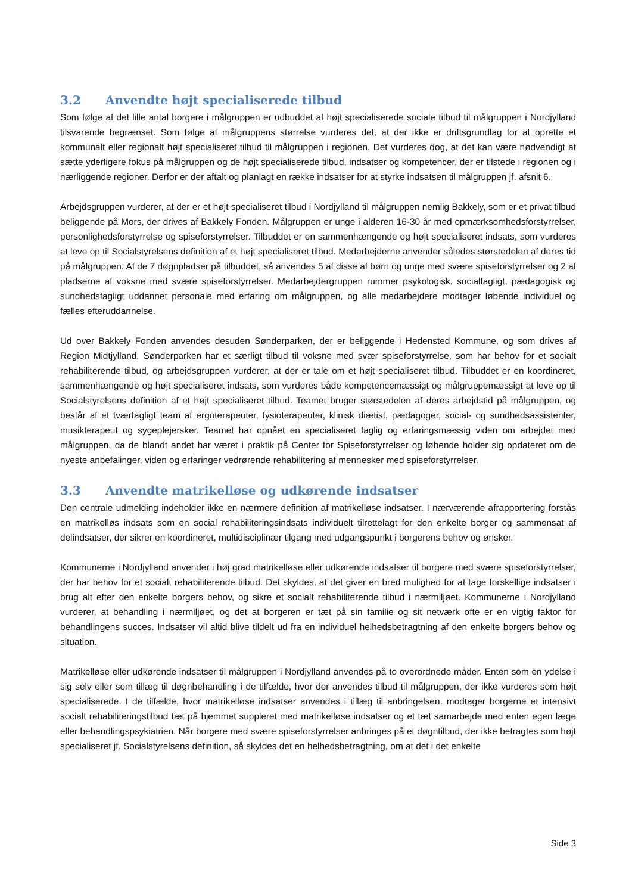3.2 Anvendte højt specialiserede tilbud
Som følge af det lille antal borgere i målgruppen er udbuddet af højt specialiserede sociale tilbud til målgruppen i Nordjylland tilsvarende begrænset. Som følge af målgruppens størrelse vurderes det, at der ikke er driftsgrundlag for at oprette et kommunalt eller regionalt højt specialiseret tilbud til målgruppen i regionen. Det vurderes dog, at det kan være nødvendigt at sætte yderligere fokus på målgruppen og de højt specialiserede tilbud, indsatser og kompetencer, der er tilstede i regionen og i nærliggende regioner. Derfor er der aftalt og planlagt en række indsatser for at styrke indsatsen til målgruppen jf. afsnit 6.
Arbejdsgruppen vurderer, at der er et højt specialiseret tilbud i Nordjylland til målgruppen nemlig Bakkely, som er et privat tilbud beliggende på Mors, der drives af Bakkely Fonden. Målgruppen er unge i alderen 16-30 år med opmærksomhedsforstyrrelser, personlighedsforstyrrelse og spiseforstyrrelser. Tilbuddet er en sammenhængende og højt specialiseret indsats, som vurderes at leve op til Socialstyrelsens definition af et højt specialiseret tilbud. Medarbejderne anvender således størstedelen af deres tid på målgruppen. Af de 7 døgnpladser på tilbuddet, så anvendes 5 af disse af børn og unge med svære spiseforstyrrelser og 2 af pladserne af voksne med svære spiseforstyrrelser. Medarbejdergruppen rummer psykologisk, socialfagligt, pædagogisk og sundhedsfagligt uddannet personale med erfaring om målgruppen, og alle medarbejdere modtager løbende individuel og fælles efteruddannelse.
Ud over Bakkely Fonden anvendes desuden Sønderparken, der er beliggende i Hedensted Kommune, og som drives af Region Midtjylland. Sønderparken har et særligt tilbud til voksne med svær spiseforstyrrelse, som har behov for et socialt rehabiliterende tilbud, og arbejdsgruppen vurderer, at der er tale om et højt specialiseret tilbud. Tilbuddet er en koordineret, sammenhængende og højt specialiseret indsats, som vurderes både kompetencemæssigt og målgruppemæssigt at leve op til Socialstyrelsens definition af et højt specialiseret tilbud. Teamet bruger størstedelen af deres arbejdstid på målgruppen, og består af et tværfagligt team af ergoterapeuter, fysioterapeuter, klinisk diætist, pædagoger, social- og sundhedsassistenter, musikterapeut og sygeplejersker. Teamet har opnået en specialiseret faglig og erfaringsmæssig viden om arbejdet med målgruppen, da de blandt andet har været i praktik på Center for Spiseforstyrrelser og løbende holder sig opdateret om de nyeste anbefalinger, viden og erfaringer vedrørende rehabilitering af mennesker med spiseforstyrrelser.
3.3 Anvendte matrikelløse og udkørende indsatser
Den centrale udmelding indeholder ikke en nærmere definition af matrikelløse indsatser. I nærværende afrapportering forstås en matrikelløs indsats som en social rehabiliteringsindsats individuelt tilrettelagt for den enkelte borger og sammensat af delindsatser, der sikrer en koordineret, multidisciplinær tilgang med udgangspunkt i borgerens behov og ønsker.
Kommunerne i Nordjylland anvender i høj grad matrikelløse eller udkørende indsatser til borgere med svære spiseforstyrrelser, der har behov for et socialt rehabiliterende tilbud. Det skyldes, at det giver en bred mulighed for at tage forskellige indsatser i brug alt efter den enkelte borgers behov, og sikre et socialt rehabiliterende tilbud i nærmiljøet. Kommunerne i Nordjylland vurderer, at behandling i nærmiljøet, og det at borgeren er tæt på sin familie og sit netværk ofte er en vigtig faktor for behandlingens succes. Indsatser vil altid blive tildelt ud fra en individuel helhedsbetragtning af den enkelte borgers behov og situation.
Matrikelløse eller udkørende indsatser til målgruppen i Nordjylland anvendes på to overordnede måder. Enten som en ydelse i sig selv eller som tillæg til døgnbehandling i de tilfælde, hvor der anvendes tilbud til målgruppen, der ikke vurderes som højt specialiserede. I de tilfælde, hvor matrikelløse indsatser anvendes i tillæg til anbringelsen, modtager borgerne et intensivt socialt rehabiliteringstilbud tæt på hjemmet suppleret med matrikelløse indsatser og et tæt samarbejde med enten egen læge eller behandlingspsykiatrien. Når borgere med svære spiseforstyrrelser anbringes på et døgntilbud, der ikke betragtes som højt specialiseret jf. Socialstyrelsens definition, så skyldes det en helhedsbetragtning, om at det i det enkelte
Side 3